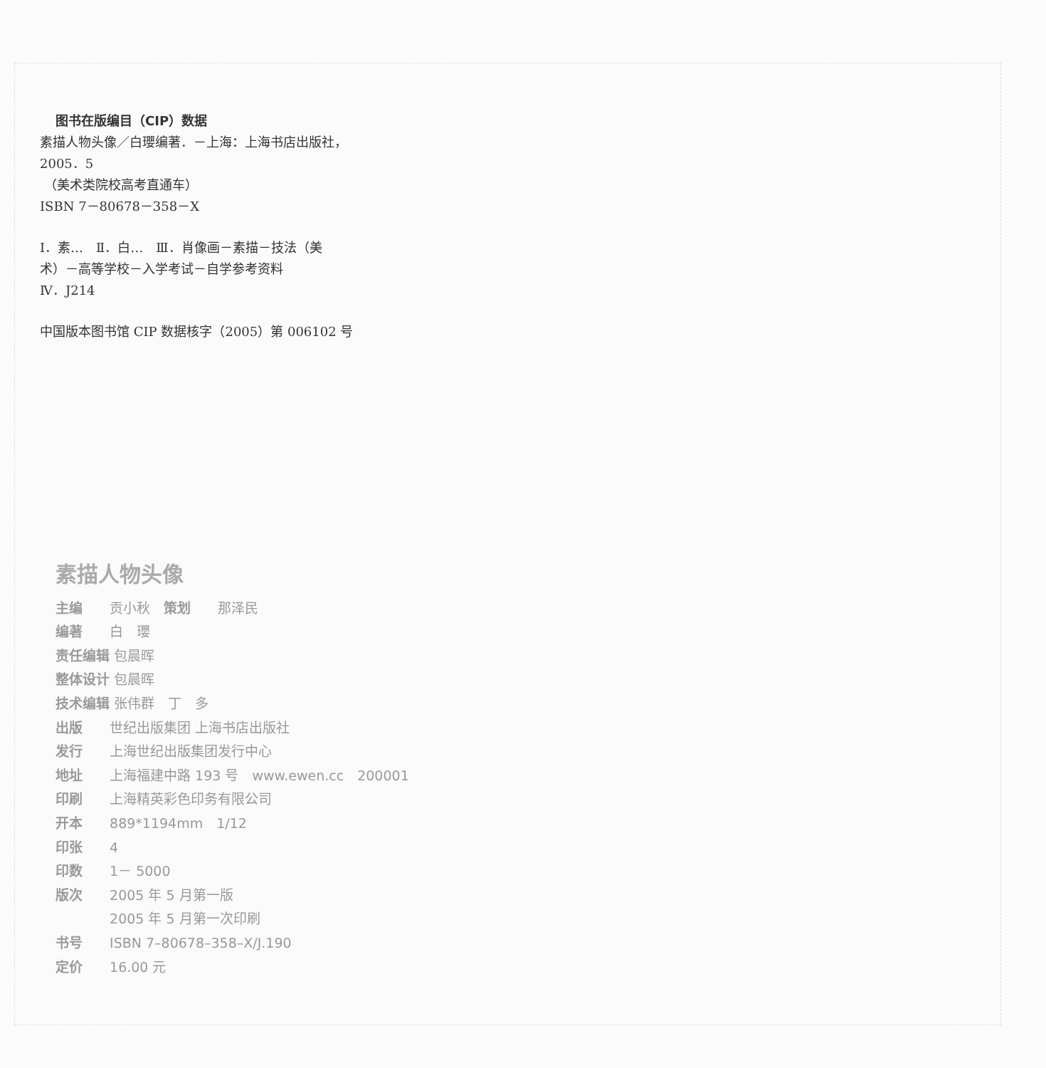图书在版编目（CIP）数据
素描人物头像／白瓔编著．－上海：上海书店出版社，
2005．5
（美术类院校高考直通车）
ISBN 7－80678－358－X
Ⅰ．素…　Ⅱ．白…　Ⅲ．肖像画－素描－技法（美
术）－高等学校－入学考试－自学参考资料
Ⅳ．J214
中国版本图书馆 CIP 数据核字（2005）第 006102 号
素描人物头像
主编 贡小秋　策划 那泽民
编著 白　瓔
责任编辑 包晨晖
整体设计 包晨晖
技术编辑 张伟群　丁　多
出版 世纪出版集团 上海书店出版社
发行 上海世纪出版集团发行中心
地址 上海福建中路 193 号　www.ewen.cc　200001
印刷 上海精英彩色印务有限公司
开本 889*1194mm　1/12
印张 4
印数 1－ 5000
版次 2005 年 5 月第一版
2005 年 5 月第一次印刷
书号 ISBN 7–80678–358–X/J.190
定价 16.00 元